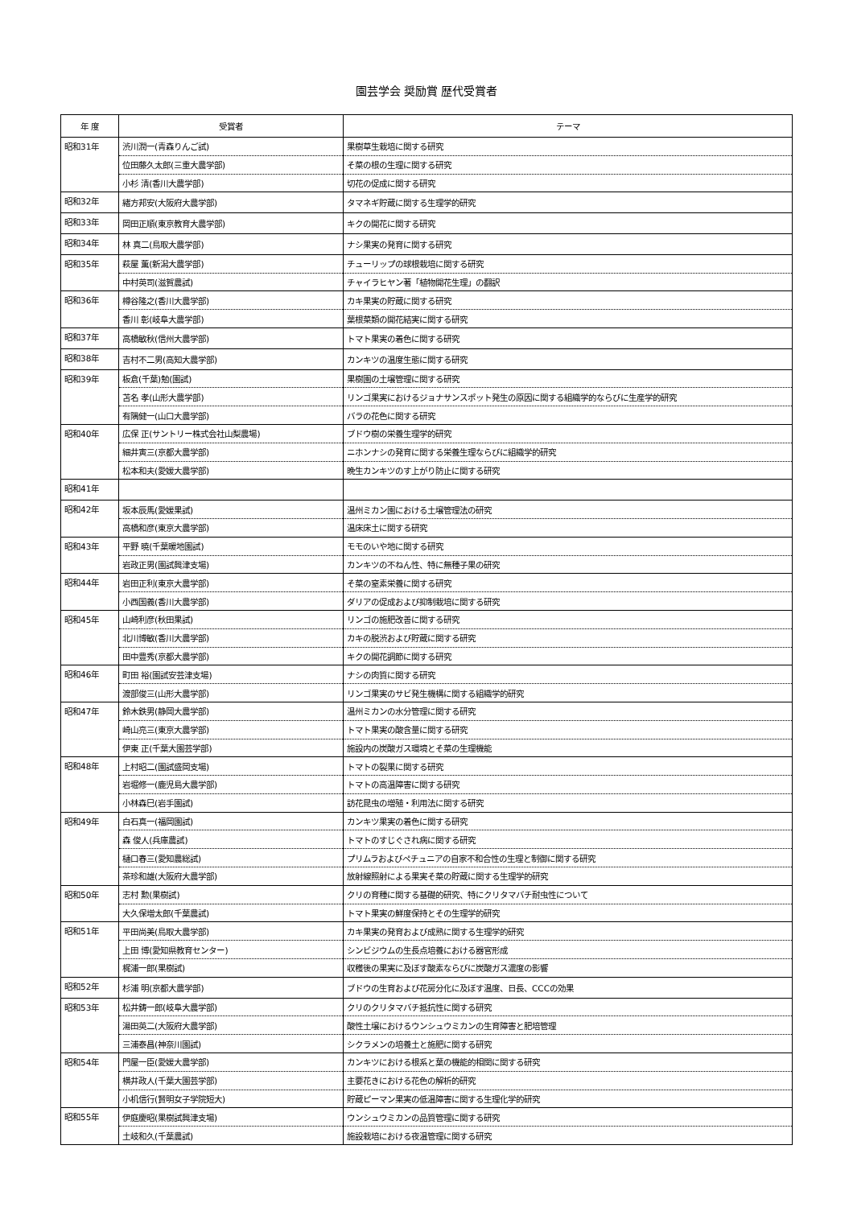園芸学会 奨励賞 歴代受賞者
| 年 度 | 受賞者 | テーマ |
| --- | --- | --- |
| 昭和31年 | 渋川潤一(青森りんご試) | 果樹草生栽培に関する研究 |
| | 位田藤久太郎(三重大農学部) | そ菜の根の生理に関する研究 |
| | 小杉 清(香川大農学部) | 切花の促成に関する研究 |
| 昭和32年 | 緒方邦安(大阪府大農学部) | タマネギ貯蔵に関する生理学的研究 |
| 昭和33年 | 岡田正順(東京教育大農学部) | キクの開花に関する研究 |
| 昭和34年 | 林 真二(鳥取大農学部) | ナシ果実の発育に関する研究 |
| 昭和35年 | 萩屋 薫(新潟大農学部) | チューリップの球根栽培に関する研究 |
| | 中村英司(滋賀農試) | チャイラヒヤン著「植物開花生理」の翻訳 |
| 昭和36年 | 樽谷隆之(香川大農学部) | カキ果実の貯蔵に関する研究 |
| | 香川 彰(岐阜大農学部) | 葉根菜類の開花結実に関する研究 |
| 昭和37年 | 高橋敏秋(信州大農学部) | トマト果実の着色に関する研究 |
| 昭和38年 | 吉村不二男(高知大農学部) | カンキツの温度生態に関する研究 |
| 昭和39年 | 板倉(千葉)勉(園試) | 果樹園の土壌管理に関する研究 |
| | 苫名 孝(山形大農学部) | リンゴ果実におけるジョナサンスポット発生の原因に関する組織学的ならびに生産学的研究 |
| | 有隅健一(山口大農学部) | バラの花色に関する研究 |
| 昭和40年 | 広保 正(サントリー株式会社山梨農場) | ブドウ樹の栄養生理学的研究 |
| | 細井寅三(京都大農学部) | ニホンナシの発育に関する栄養生理ならびに組織学的研究 |
| | 松本和夫(愛媛大農学部) | 晩生カンキツのす上がり防止に関する研究 |
| 昭和41年 | | |
| 昭和42年 | 坂本辰馬(愛媛果試) | 温州ミカン園における土壌管理法の研究 |
| | 高橋和彦(東京大農学部) | 温床床土に関する研究 |
| 昭和43年 | 平野 暁(千葉暖地園試) | モモのいや地に関する研究 |
| | 岩政正男(園試興津支場) | カンキツの不ねん性、特に無種子果の研究 |
| 昭和44年 | 岩田正利(東京大農学部) | そ菜の窒素栄養に関する研究 |
| | 小西国義(香川大農学部) | ダリアの促成および抑制栽培に関する研究 |
| 昭和45年 | 山崎利彦(秋田果試) | リンゴの施肥改善に関する研究 |
| | 北川博敏(香川大農学部) | カキの脱渋および貯蔵に関する研究 |
| | 田中豊秀(京都大農学部) | キクの開花調節に関する研究 |
| 昭和46年 | 町田 裕(園試安芸津支場) | ナシの肉質に関する研究 |
| | 渡部俊三(山形大農学部) | リンゴ果実のサビ発生機構に関する組織学的研究 |
| 昭和47年 | 鈴木鉄男(静岡大農学部) | 温州ミカンの水分管理に関する研究 |
| | 崎山亮三(東京大農学部) | トマト果実の酸含量に関する研究 |
| | 伊東 正(千葉大園芸学部) | 施設内の炭酸ガス環境とそ菜の生理機能 |
| 昭和48年 | 上村昭二(園試盛岡支場) | トマトの裂果に関する研究 |
| | 岩堀修一(鹿児島大農学部) | トマトの高温障害に関する研究 |
| | 小林森巳(岩手園試) | 訪花昆虫の増殖・利用法に関する研究 |
| 昭和49年 | 白石真一(福岡園試) | カンキツ果実の着色に関する研究 |
| | 森 俊人(兵庫農試) | トマトのすじぐされ病に関する研究 |
| | 樋口春三(愛知農総試) | プリムラおよびペチュニアの自家不和合性の生理と制御に関する研究 |
| | 茶珍和雄(大阪府大農学部) | 放射線照射による果実そ菜の貯蔵に関する生理学的研究 |
| 昭和50年 | 志村 勲(果樹試) | クリの育種に関する基礎的研究、特にクリタマバチ耐虫性について |
| | 大久保増太郎(千葉農試) | トマト果実の鮮度保持とその生理学的研究 |
| 昭和51年 | 平田尚美(鳥取大農学部) | カキ果実の発育および成熟に関する生理学的研究 |
| | 上田 博(愛知県教育センター) | シンビジウムの生長点培養における器官形成 |
| | 梶浦一郎(果樹試) | 収穫後の果実に及ぼす酸素ならびに炭酸ガス濃度の影響 |
| 昭和52年 | 杉浦 明(京都大農学部) | ブドウの生育および花房分化に及ぼす温度、日長、CCCの効果 |
| 昭和53年 | 松井鋳一郎(岐阜大農学部) | クリのクリタマバチ抵抗性に関する研究 |
| | 湯田英二(大阪府大農学部) | 酸性土壌におけるウンシュウミカンの生育障害と肥培管理 |
| | 三浦泰昌(神奈川園試) | シクラメンの培養土と施肥に関する研究 |
| 昭和54年 | 門屋一臣(愛媛大農学部) | カンキツにおける根系と葉の機能的相関に関する研究 |
| | 横井政人(千葉大園芸学部) | 主要花きにおける花色の解析的研究 |
| | 小机信行(賢明女子学院短大) | 貯蔵ピーマン果実の低温障害に関する生理化学的研究 |
| 昭和55年 | 伊庭慶昭(果樹試興津支場) | ウンシュウミカンの品質管理に関する研究 |
| | 土岐和久(千葉農試) | 施設栽培における夜温管理に関する研究 |